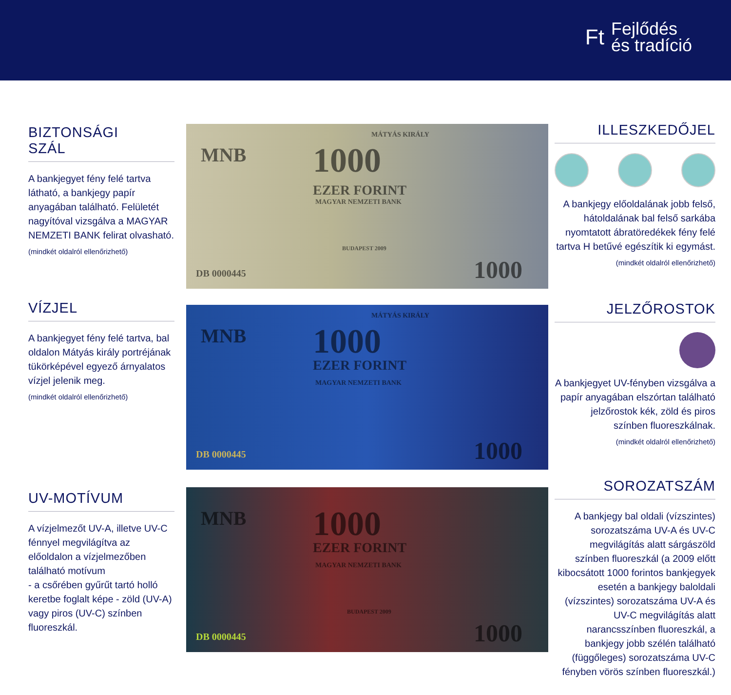Ft Fejlődés
és tradíció
BIZTONSÁGI
SZÁL
A bankjegyet fény felé tartva látható, a bankjegy papír anyagában található. Felületét nagyítóval vizsgálva a MAGYAR NEMZETI BANK felirat olvasható.
(mindkét oldalról ellenőrizhető)
VÍZJEL
A bankjegyet fény felé tartva, bal oldalon Mátyás király portréjának tükörképével egyező árnyalatos vízjel jelenik meg.
(mindkét oldalról ellenőrizhető)
UV-MOTÍVUM
A vízjelmezőt UV-A, illetve UV-C fénnyel megvilágítva az előoldalon a vízjelmezőben található motívum
- a csőrében gyűrűt tartó holló keretbe foglalt képe - zöld (UV-A) vagy piros (UV-C) színben fluoreszkál.
MNB 1000
MÁTYÁS KIRÁLY
EZER FORINT
MAGYAR NEMZETI BANK
BUDAPEST 2009
DB 0000445 1000
MNB 1000
MÁTYÁS KIRÁLY
EZER FORINT
MAGYAR NEMZETI BANK
DB 0000445 1000
MNB 1000
EZER FORINT
MAGYAR NEMZETI BANK
BUDAPEST 2009
DB 0000445 1000
ILLESZKEDŐJEL
A bankjegy előoldalának jobb felső, hátoldalának bal felső sarkába nyomtatott ábratöredékek fény felé tartva H betűvé egészítik ki egymást.
(mindkét oldalról ellenőrizhető)
JELZŐROSTOK
A bankjegyet UV-fényben vizsgálva a papír anyagában elszórtan található jelzőrostok kék, zöld és piros színben fluoreszkálnak.
(mindkét oldalról ellenőrizhető)
SOROZATSZÁM
A bankjegy bal oldali (vízszintes) sorozatszáma UV-A és UV-C megvilágítás alatt sárgászöld színben fluoreszkál (a 2009 előtt kibocsátott 1000 forintos bankjegyek esetén a bankjegy baloldali (vízszintes) sorozatszáma UV-A és UV-C megvilágítás alatt narancsszínben fluoreszkál, a bankjegy jobb szélén található (függőleges) sorozatszáma UV-C fényben vörös színben fluoreszkál.)